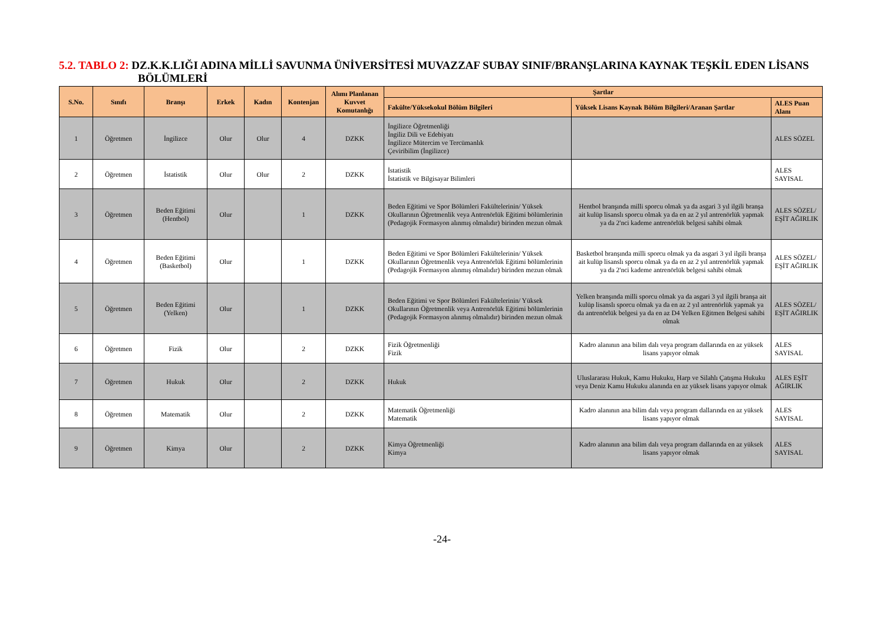5.2. TABLO 2: DZ.K.K.LIĞI ADINA MİLLİ SAVUNMA ÜNİVERSİTESİ MUVAZZAF SUBAY SINIF/BRANŞLARINA KAYNAK TEŞKİL EDEN LİSANS BÖLÜMLERİ
| S.No. | Sınıfı | Branşı | Erkek | Kadın | Kontenjan | Alımı Planlanan Kuvvet Komutanlığı | Şartlar | | |
| --- | --- | --- | --- | --- | --- | --- | --- | --- | --- |
| | | | | | | | Fakülte/Yüksekokul Bölüm Bilgileri | Yüksek Lisans Kaynak Bölüm Bilgileri/Aranan Şartlar | ALES Puan Alanı |
| 1 | Öğretmen | İngilizce | Olur | Olur | 4 | DZKK | İngilizce Öğretmenliği İngiliz Dili ve Edebiyatı İngilizce Mütercim ve Tercümanlık Çeviribilim (İngilizce) | | ALES SÖZEL |
| 2 | Öğretmen | İstatistik | Olur | Olur | 2 | DZKK | İstatistik İstatistik ve Bilgisayar Bilimleri | | ALES SAYISAL |
| 3 | Öğretmen | Beden Eğitimi (Hentbol) | Olur | | 1 | DZKK | Beden Eğitimi ve Spor Bölümleri Fakültelerinin/ Yüksek Okullarının Öğretmenlik veya Antrenörlük Eğitimi bölümlerinin (Pedagojik Formasyon alınmış olmalıdır) birinden mezun olmak | Hentbol branşında milli sporcu olmak ya da asgari 3 yıl ilgili branşa ait kulüp lisanslı sporcu olmak ya da en az 2 yıl antrenörlük yapmak ya da 2'nci kademe antrenörlük belgesi sahibi olmak | ALES SÖZEL/ EŞİT AĞIRLIK |
| 4 | Öğretmen | Beden Eğitimi (Basketbol) | Olur | | 1 | DZKK | Beden Eğitimi ve Spor Bölümleri Fakültelerinin/ Yüksek Okullarının Öğretmenlik veya Antrenörlük Eğitimi bölümlerinin (Pedagojik Formasyon alınmış olmalıdır) birinden mezun olmak | Basketbol branşında milli sporcu olmak ya da asgari 3 yıl ilgili branşa ait kulüp lisanslı sporcu olmak ya da en az 2 yıl antrenörlük yapmak ya da 2'nci kademe antrenörlük belgesi sahibi olmak | ALES SÖZEL/ EŞİT AĞIRLIK |
| 5 | Öğretmen | Beden Eğitimi (Yelken) | Olur | | 1 | DZKK | Beden Eğitimi ve Spor Bölümleri Fakültelerinin/ Yüksek Okullarının Öğretmenlik veya Antrenörlük Eğitimi bölümlerinin (Pedagojik Formasyon alınmış olmalıdır) birinden mezun olmak | Yelken branşında milli sporcu olmak ya da asgari 3 yıl ilgili branşa ait kulüp lisanslı sporcu olmak ya da en az 2 yıl antrenörlük yapmak ya da antrenörlük belgesi ya da en az D4 Yelken Eğitmen Belgesi sahibi olmak | ALES SÖZEL/ EŞİT AĞIRLIK |
| 6 | Öğretmen | Fizik | Olur | | 2 | DZKK | Fizik Öğretmenliği Fizik | Kadro alanının ana bilim dalı veya program dallarında en az yüksek lisans yapıyor olmak | ALES SAYISAL |
| 7 | Öğretmen | Hukuk | Olur | | 2 | DZKK | Hukuk | Uluslararası Hukuk, Kamu Hukuku, Harp ve Silahlı Çatışma Hukuku veya Deniz Kamu Hukuku alanında en az yüksek lisans yapıyor olmak | ALES EŞİT AĞIRLIK |
| 8 | Öğretmen | Matematik | Olur | | 2 | DZKK | Matematik Öğretmenliği Matematik | Kadro alanının ana bilim dalı veya program dallarında en az yüksek lisans yapıyor olmak | ALES SAYISAL |
| 9 | Öğretmen | Kimya | Olur | | 2 | DZKK | Kimya Öğretmenliği Kimya | Kadro alanının ana bilim dalı veya program dallarında en az yüksek lisans yapıyor olmak | ALES SAYISAL |
-24-